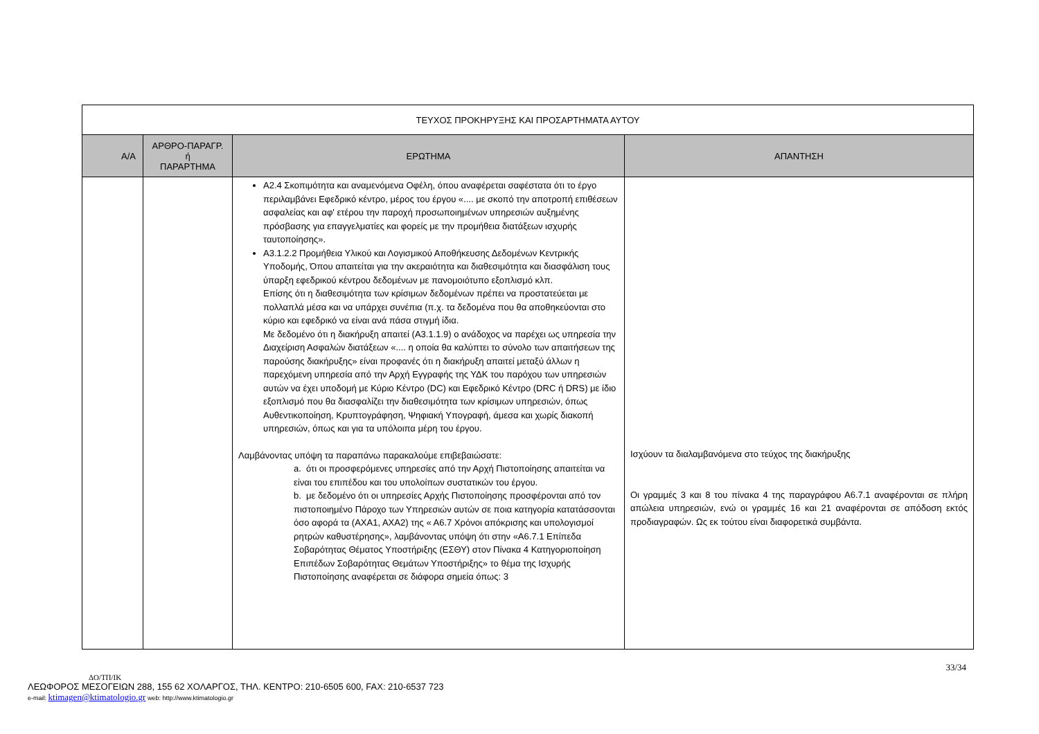| ΤΕΥΧΟΣ ΠΡΟΚΗΡΥΞΗΣ ΚΑΙ ΠΡΟΣΑΡΤΗΜΑΤΑ ΑΥΤΟΥ | | | |
| Α/Α | ΑΡΘΡΟ-ΠΑΡΑΓΡ. ή ΠΑΡΑΡΤΗΜΑ | ΕΡΩΤΗΜΑ | ΑΠΑΝΤΗΣΗ |
| | | Α2.4 Σκοπιμότητα και αναμενόμενα Οφέλη, όπου αναφέρεται σαφέστατα ότι το έργο περιλαμβάνει Εφεδρικό κέντρο, μέρος του έργου «.... με σκοπό την αποτροπή επιθέσεων ασφαλείας και αφ' ετέρου την παροχή προσωποιημένων υπηρεσιών αυξημένης πρόσβασης για επαγγελματίες και φορείς με την προμήθεια διατάξεων ισχυρής ταυτοποίησης». Α3.1.2.2 Προμήθεια Υλικού και Λογισμικού Αποθήκευσης Δεδομένων Κεντρικής Υποδομής, Όπου απαιτείται για την ακεραιότητα και διαθεσιμότητα και διασφάλιση τους ύπαρξη εφεδρικού κέντρου δεδομένων με πανομοιότυπο εξοπλισμό κλπ. Επίσης ότι η διαθεσιμότητα των κρίσιμων δεδομένων πρέπει να προστατεύεται με πολλαπλά μέσα και να υπάρχει συνέπια (π.χ. τα δεδομένα που θα αποθηκεύονται στο κύριο και εφεδρικό να είναι ανά πάσα στιγμή ίδια. Με δεδομένο ότι η διακήρυξη απαιτεί (Α3.1.1.9) ο ανάδοχος να παρέχει ως υπηρεσία την Διαχείριση Ασφαλών διατάξεων «.... η οποία θα καλύπτει το σύνολο των απαιτήσεων της παρούσης διακήρυξης» είναι προφανές ότι η διακήρυξη απαιτεί μεταξύ άλλων η παρεχόμενη υπηρεσία από την Αρχή Εγγραφής της ΥΔΚ του παρόχου των υπηρεσιών αυτών να έχει υποδομή με Κύριο Κέντρο (DC) και Εφεδρικό Κέντρο (DRC ή DRS) με ίδιο εξοπλισμό που θα διασφαλίζει την διαθεσιμότητα των κρίσιμων υπηρεσιών, όπως Αυθεντικοποίηση, Κρυπτογράφηση, Ψηφιακή Υπογραφή, άμεσα και χωρίς διακοπή υπηρεσιών, όπως και για τα υπόλοιπα μέρη του έργου. Λαμβάνοντας υπόψη τα παραπάνω παρακαλούμε επιβεβαιώσατε: a. ότι οι προσφερόμενες υπηρεσίες από την Αρχή Πιστοποίησης απαιτείται να είναι του επιπέδου και του υπολοίπων συστατικών του έργου. b. με δεδομένο ότι οι υπηρεσίες Αρχής Πιστοποίησης προσφέρονται από τον πιστοποιημένο Πάροχο των Υπηρεσιών αυτών σε ποια κατηγορία κατατάσσονται όσο αφορά τα (ΑΧΑ1, ΑΧΑ2) της « Α6.7 Χρόνοι απόκρισης και υπολογισμοί ρητρών καθυστέρησης», λαμβάνοντας υπόψη ότι στην «Α6.7.1 Επίπεδα Σοβαρότητας Θέματος Υποστήριξης (ΕΣΘΥ) στον Πίνακα 4 Κατηγοριοποίηση Επιπέδων Σοβαρότητας Θεμάτων Υποστήριξης» το θέμα της Ισχυρής Πιστοποίησης αναφέρεται σε διάφορα σημεία όπως: 3 | Ισχύουν τα διαλαμβανόμενα στο τεύχος της διακήρυξης Οι γραμμές 3 και 8 του πίνακα 4 της παραγράφου Α6.7.1 αναφέρονται σε πλήρη απώλεια υπηρεσιών, ενώ οι γραμμές 16 και 21 αναφέρονται σε απόδοση εκτός προδιαγραφών. Ως εκ τούτου είναι διαφορετικά συμβάντα. |
33/34
ΔΟ/ΤΠ/ΙΚ
ΛΕΩΦΟΡΟΣ ΜΕΣΟΓΕΙΩΝ 288, 155 62 ΧΟΛΑΡΓΟΣ, ΤΗΛ. ΚΕΝΤΡΟ: 210-6505 600, FAX: 210-6537 723
e-mail: ktimagen@ktimatologio.gr web: http://www.ktimatologio.gr